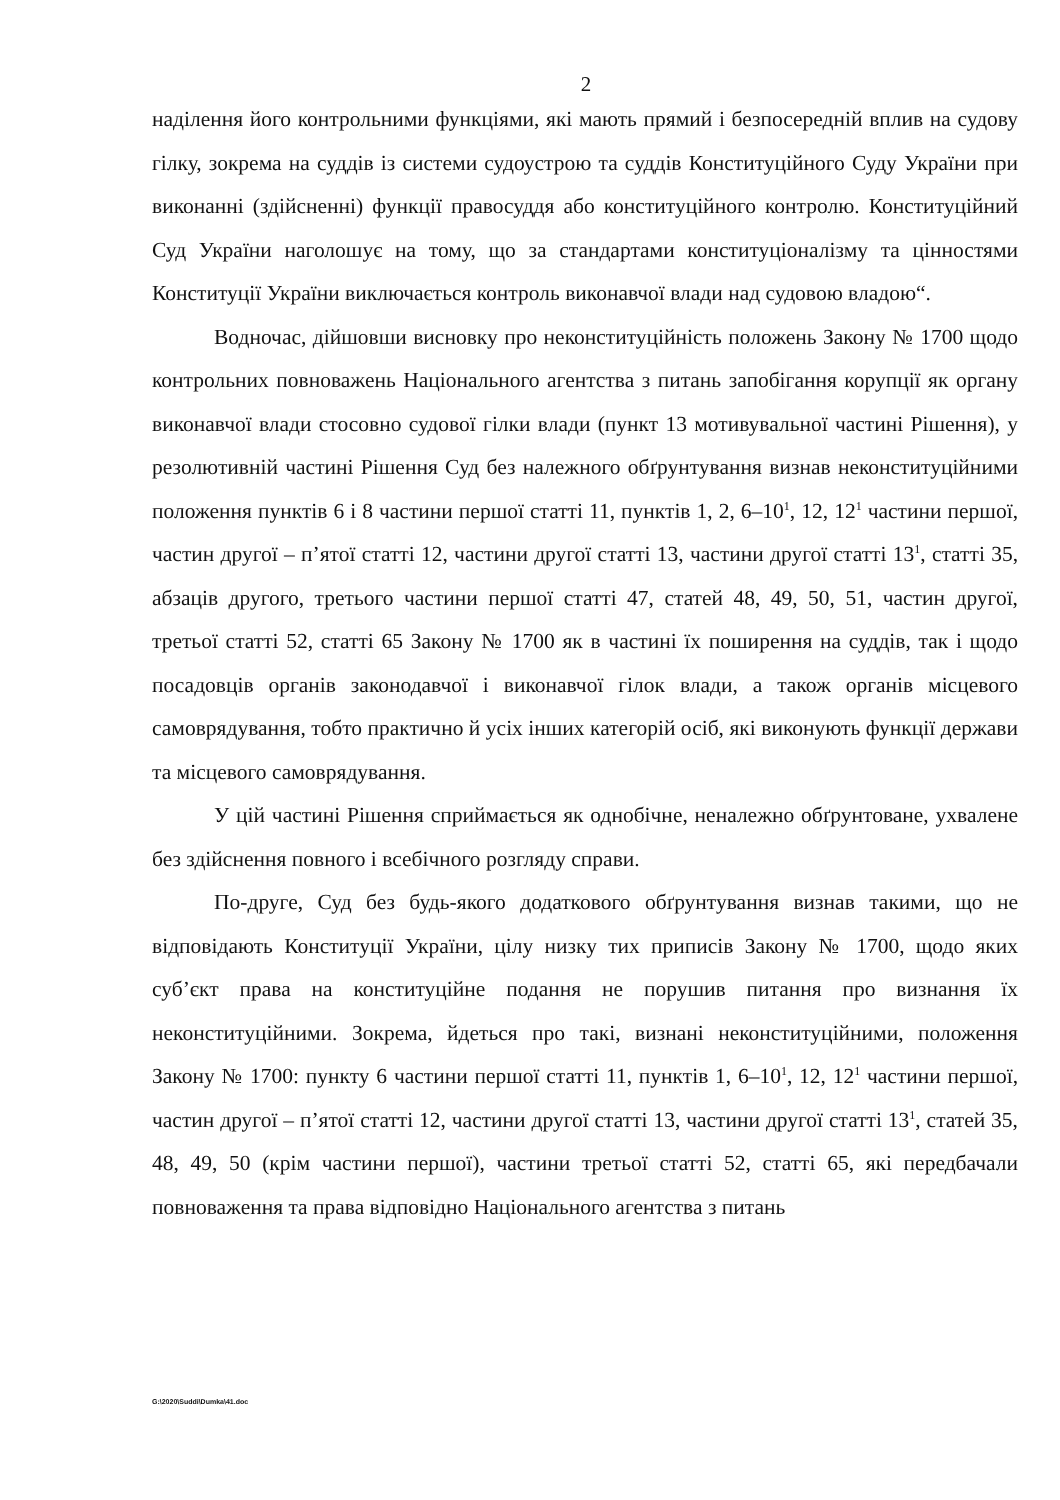2
наділення його контрольними функціями, які мають прямий і безпосередній вплив на судову гілку, зокрема на суддів із системи судоустрою та суддів Конституційного Суду України при виконанні (здійсненні) функції правосуддя або конституційного контролю. Конституційний Суд України наголошує на тому, що за стандартами конституціоналізму та цінностями Конституції України виключається контроль виконавчої влади над судовою владою“.
Водночас, дійшовши висновку про неконституційність положень Закону № 1700 щодо контрольних повноважень Національного агентства з питань запобігання корупції як органу виконавчої влади стосовно судової гілки влади (пункт 13 мотивувальної частині Рішення), у резолютивній частині Рішення Суд без належного обґрунтування визнав неконституційними положення пунктів 6 і 8 частини першої статті 11, пунктів 1, 2, 6–10<sup>1</sup>, 12, 12<sup>1</sup> частини першої, частин другої – п’ятої статті 12, частини другої статті 13, частини другої статті 13<sup>1</sup>, статті 35, абзаців другого, третього частини першої статті 47, статей 48, 49, 50, 51, частин другої, третьої статті 52, статті 65 Закону № 1700 як в частині їх поширення на суддів, так і щодо посадовців органів законодавчої і виконавчої гілок влади, а також органів місцевого самоврядування, тобто практично й усіх інших категорій осіб, які виконують функції держави та місцевого самоврядування.
У цій частині Рішення сприймається як однобічне, неналежно обґрунтоване, ухвалене без здійснення повного і всебічного розгляду справи.
По-друге, Суд без будь-якого додаткового обґрунтування визнав такими, що не відповідають Конституції України, цілу низку тих приписів Закону № 1700, щодо яких суб’єкт права на конституційне подання не порушив питання про визнання їх неконституційними. Зокрема, йдеться про такі, визнані неконституційними, положення Закону № 1700: пункту 6 частини першої статті 11, пунктів 1, 6–10<sup>1</sup>, 12, 12<sup>1</sup> частини першої, частин другої – п’ятої статті 12, частини другої статті 13, частини другої статті 13<sup>1</sup>, статей 35, 48, 49, 50 (крім частини першої), частини третьої статті 52, статті 65, які передбачали повноваження та права відповідно Національного агентства з питань
G:\2020\Suddi\Dumka\41.doc